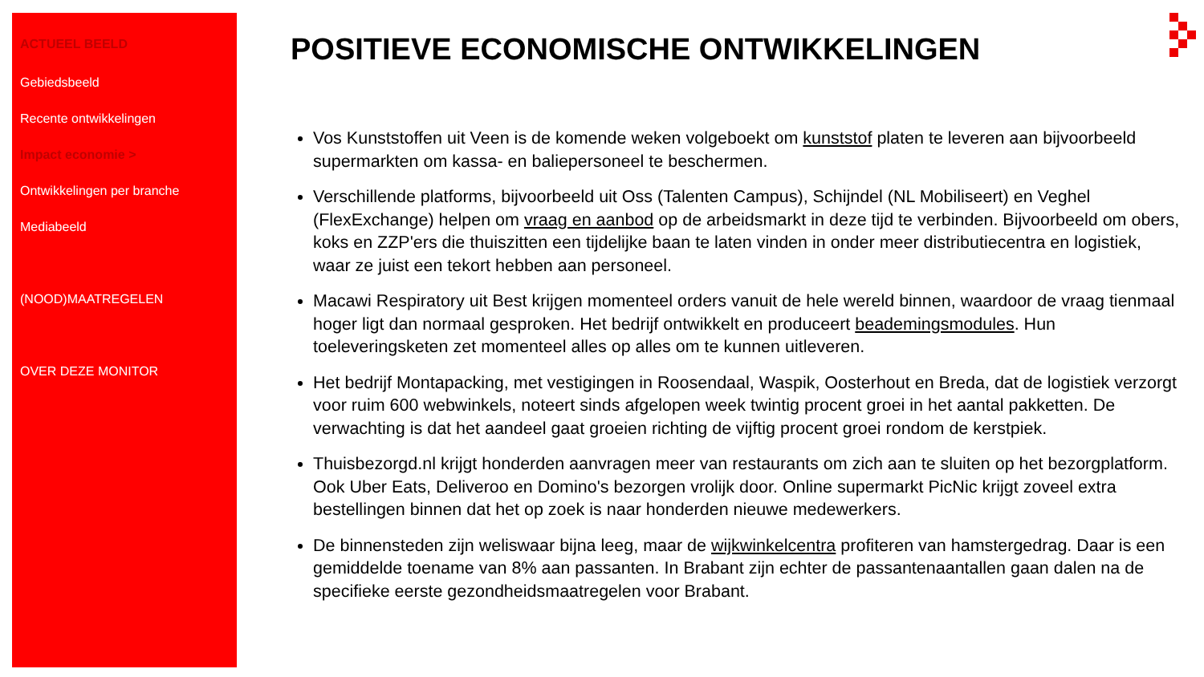ACTUEEL BEELD
Gebiedsbeeld
Recente ontwikkelingen
Impact economie >
Ontwikkelingen per branche
Mediabeeld
(NOOD)MAATREGELEN
OVER DEZE MONITOR
POSITIEVE ECONOMISCHE ONTWIKKELINGEN
Vos Kunststoffen uit Veen is de komende weken volgeboekt om kunststof platen te leveren aan bijvoorbeeld supermarkten om kassa- en baliepersoneel te beschermen.
Verschillende platforms, bijvoorbeeld uit Oss (Talenten Campus), Schijndel (NL Mobiliseert) en Veghel (FlexExchange) helpen om vraag en aanbod op de arbeidsmarkt in deze tijd te verbinden. Bijvoorbeeld om obers, koks en ZZP'ers die thuiszitten een tijdelijke baan te laten vinden in onder meer distributiecentra en logistiek, waar ze juist een tekort hebben aan personeel.
Macawi Respiratory uit Best krijgen momenteel orders vanuit de hele wereld binnen, waardoor de vraag tienmaal hoger ligt dan normaal gesproken. Het bedrijf ontwikkelt en produceert beademingsmodules. Hun toeleveringsketen zet momenteel alles op alles om te kunnen uitleveren.
Het bedrijf Montapacking, met vestigingen in Roosendaal, Waspik, Oosterhout en Breda, dat de logistiek verzorgt voor ruim 600 webwinkels, noteert sinds afgelopen week twintig procent groei in het aantal pakketten. De verwachting is dat het aandeel gaat groeien richting de vijftig procent groei rondom de kerstpiek.
Thuisbezorgd.nl krijgt honderden aanvragen meer van restaurants om zich aan te sluiten op het bezorgplatform. Ook Uber Eats, Deliveroo en Domino's bezorgen vrolijk door. Online supermarkt PicNic krijgt zoveel extra bestellingen binnen dat het op zoek is naar honderden nieuwe medewerkers.
De binnensteden zijn weliswaar bijna leeg, maar de wijkwinkelcentra profiteren van hamstergedrag. Daar is een gemiddelde toename van 8% aan passanten. In Brabant zijn echter de passantenaantallen gaan dalen na de specifieke eerste gezondheidsmaatregelen voor Brabant.